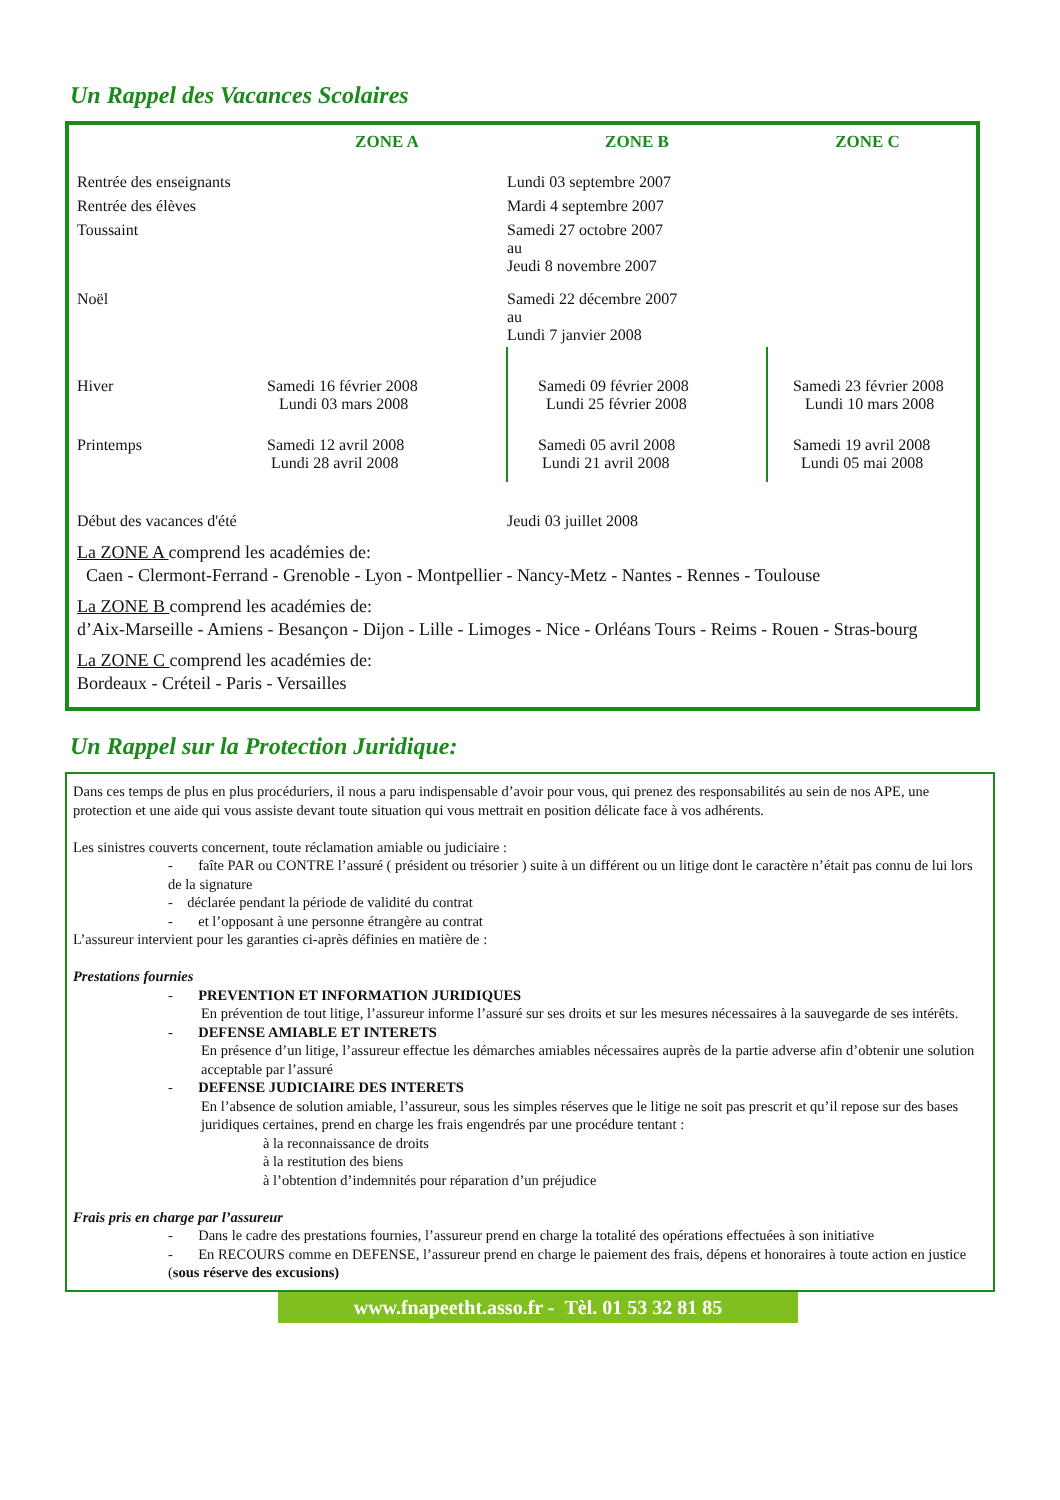Un Rappel des Vacances Scolaires
| | ZONE A | ZONE B | ZONE C |
| --- | --- | --- | --- |
| Rentrée des enseignants | | Lundi 03 septembre 2007 | |
| Rentrée des élèves | | Mardi 4 septembre 2007 | |
| Toussaint | | Samedi 27 octobre 2007 au Jeudi 8 novembre 2007 | |
| Noël | | Samedi 22 décembre 2007 au Lundi 7 janvier 2008 | |
| Hiver | Samedi 16 février 2008 Lundi 03 mars 2008 | Samedi 09 février 2008 Lundi 25 février 2008 | Samedi 23 février 2008 Lundi 10 mars 2008 |
| Printemps | Samedi 12 avril 2008 Lundi 28 avril 2008 | Samedi 05 avril 2008 Lundi 21 avril 2008 | Samedi 19 avril 2008 Lundi 05 mai 2008 |
| Début des vacances d'été | | Jeudi 03 juillet 2008 | |
La ZONE A comprend les académies de:
Caen - Clermont-Ferrand - Grenoble - Lyon - Montpellier - Nancy-Metz - Nantes - Rennes - Toulouse
La ZONE B comprend les académies de:
d’Aix-Marseille - Amiens - Besançon - Dijon - Lille - Limoges - Nice - Orléans Tours - Reims - Rouen - Stras-bourg
La ZONE C comprend les académies de:
Bordeaux - Créteil - Paris - Versailles
Un Rappel sur la Protection Juridique:
Dans ces temps de plus en plus procéduriers, il nous a paru indispensable d’avoir pour vous, qui prenez des responsabilités au sein de nos APE, une protection et une aide qui vous assiste devant toute situation qui vous mettrait en position délicate face à vos adhérents.
Les sinistres couverts concernent, toute réclamation amiable ou judiciaire :
- faîte PAR ou CONTRE l’assuré ( président ou trésorier ) suite à un différent ou un litige dont le caractère n’était pas connu de lui lors de la signature
- déclarée pendant la période de validité du contrat
- et l’opposant à une personne étrangère au contrat
L’assureur intervient pour les garanties ci-après définies en matière de :
Prestations fournies
- PREVENTION ET INFORMATION JURIDIQUES
En prévention de tout litige, l’assureur informe l’assuré sur ses droits et sur les mesures nécessaires à la sauvegarde de ses intérêts.
- DEFENSE AMIABLE ET INTERETS
En présence d’un litige, l’assureur effectue les démarches amiables nécessaires auprès de la partie adverse afin d’obtenir une solution acceptable par l’assuré
- DEFENSE JUDICIAIRE DES INTERETS
En l’absence de solution amiable, l’assureur, sous les simples réserves que le litige ne soit pas prescrit et qu’il repose sur des bases juridiques certaines, prend en charge les frais engendrés par une procédure tentant :
à la reconnaissance de droits
à la restitution des biens
à l’obtention d’indemnités pour réparation d’un préjudice
Frais pris en charge par l’assureur
- Dans le cadre des prestations fournies, l’assureur prend en charge la totalité des opérations effectuées à son initiative
- En RECOURS comme en DEFENSE, l’assureur prend en charge le paiement des frais, dépens et honoraires à toute action en justice (sous réserve des excusions)
www.fnapeetht.asso.fr - Tèl. 01 53 32 81 85